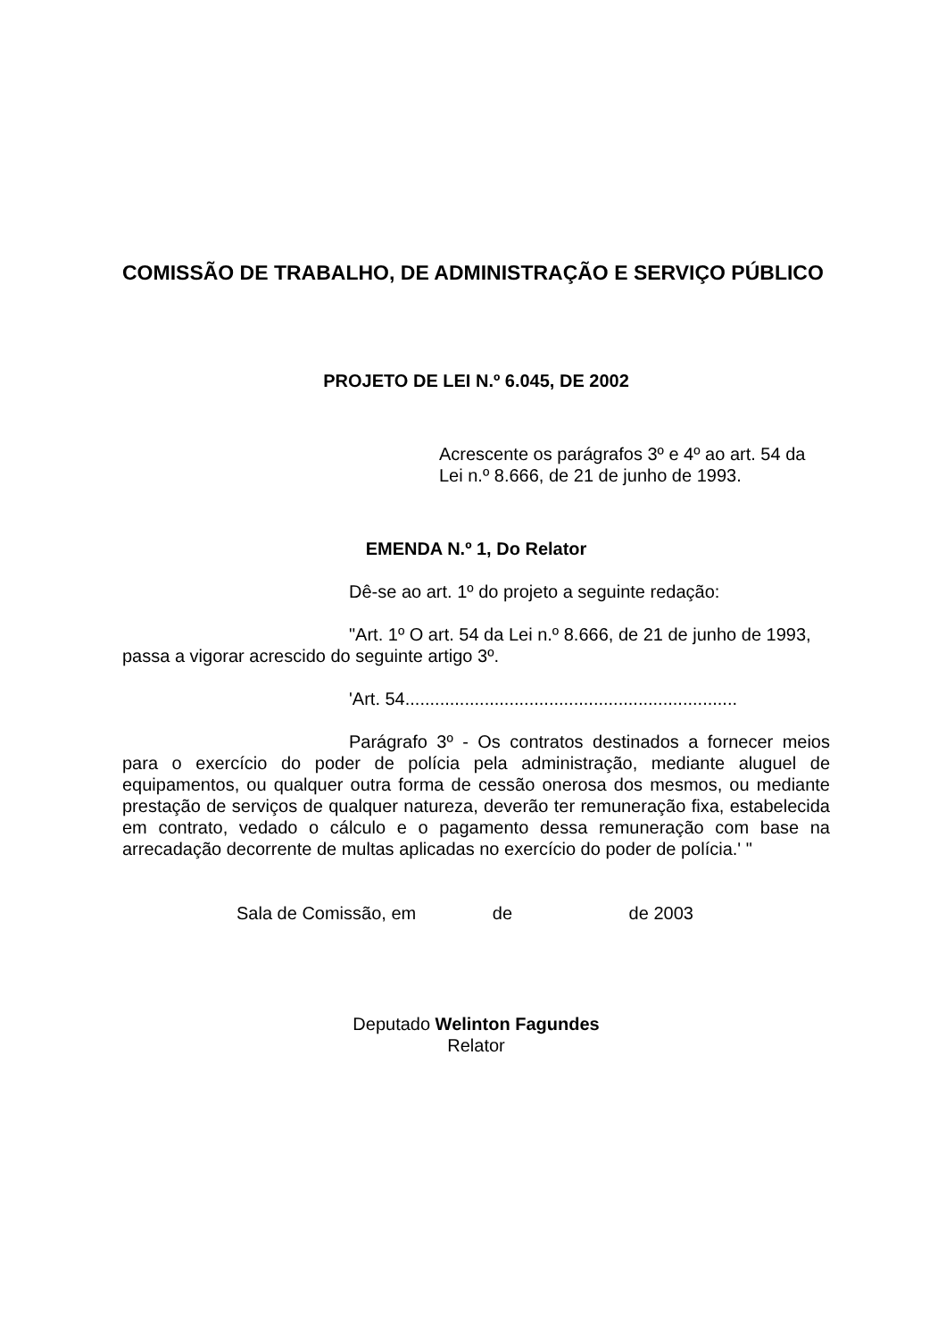COMISSÃO DE TRABALHO, DE ADMINISTRAÇÃO E SERVIÇO PÚBLICO
PROJETO DE LEI N.º 6.045, DE 2002
Acrescente os parágrafos 3º e 4º ao art. 54 da Lei n.º 8.666, de 21 de junho de 1993.
EMENDA N.º 1, Do Relator
Dê-se ao art. 1º do projeto a seguinte redação:
"Art. 1º O art. 54 da Lei n.º 8.666, de 21 de junho de 1993, passa a vigorar acrescido do seguinte artigo 3º.
'Art. 54...................................................................
Parágrafo 3º - Os contratos destinados a fornecer meios para o exercício do poder de polícia pela administração, mediante aluguel de equipamentos, ou qualquer outra forma de cessão onerosa dos mesmos, ou mediante prestação de serviços de qualquer natureza, deverão ter remuneração fixa, estabelecida em contrato, vedado o cálculo e o pagamento dessa remuneração com base na arrecadação decorrente de multas aplicadas no exercício do poder de polícia.' "
Sala de Comissão, em de de 2003
Deputado Welinton Fagundes
Relator